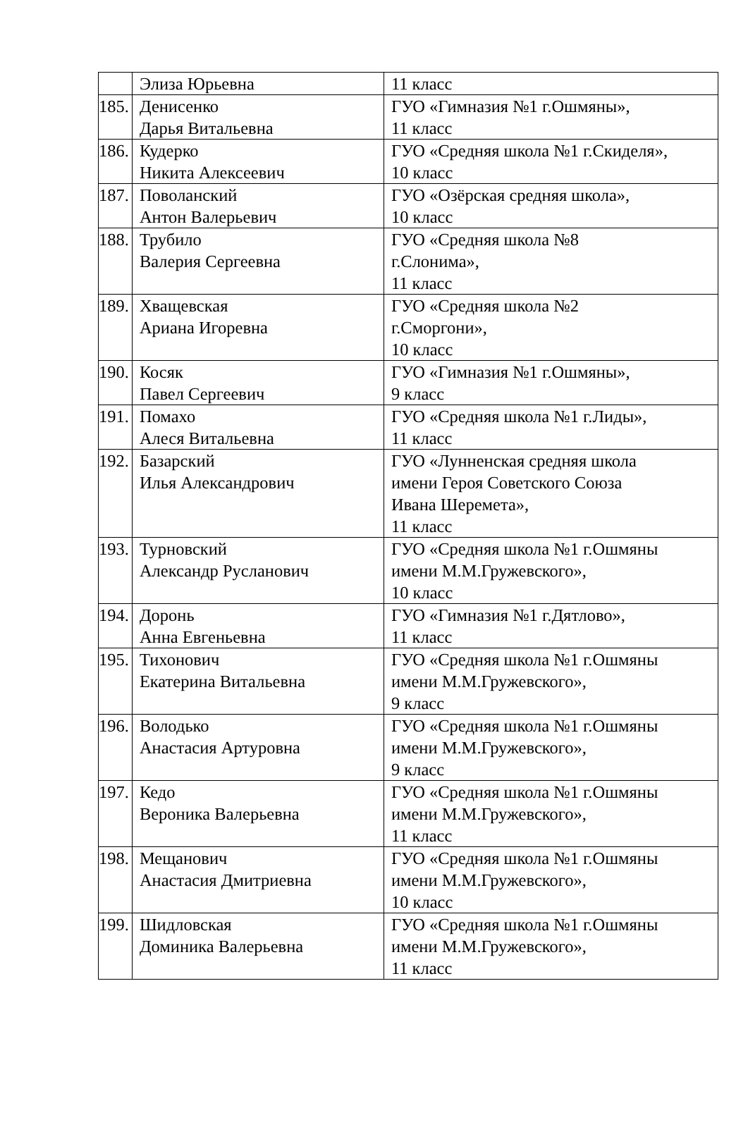| | Элиза Юрьевна | 11 класс |
| 185. | Денисенко Дарья Витальевна | ГУО «Гимназия №1 г.Ошмяны», 11 класс |
| 186. | Кудерко Никита Алексеевич | ГУО «Средняя школа №1 г.Скиделя», 10 класс |
| 187. | Поволанский Антон Валерьевич | ГУО «Озёрская средняя школа», 10 класс |
| 188. | Трубило Валерия Сергеевна | ГУО «Средняя школа №8 г.Слонима», 11 класс |
| 189. | Хващевская Ариана Игоревна | ГУО «Средняя школа №2 г.Сморгони», 10 класс |
| 190. | Косяк Павел Сергеевич | ГУО «Гимназия №1 г.Ошмяны», 9 класс |
| 191. | Помахо Алеся Витальевна | ГУО «Средняя школа №1 г.Лиды», 11 класс |
| 192. | Базарский Илья Александрович | ГУО «Лунненская средняя школа имени Героя Советского Союза Ивана Шеремета», 11 класс |
| 193. | Турновский Александр Русланович | ГУО «Средняя школа №1 г.Ошмяны имени М.М.Гружевского», 10 класс |
| 194. | Доронь Анна Евгеньевна | ГУО «Гимназия №1 г.Дятлово», 11 класс |
| 195. | Тихонович Екатерина Витальевна | ГУО «Средняя школа №1 г.Ошмяны имени М.М.Гружевского», 9 класс |
| 196. | Володько Анастасия Артуровна | ГУО «Средняя школа №1 г.Ошмяны имени М.М.Гружевского», 9 класс |
| 197. | Кедо Вероника Валерьевна | ГУО «Средняя школа №1 г.Ошмяны имени М.М.Гружевского», 11 класс |
| 198. | Мещанович Анастасия Дмитриевна | ГУО «Средняя школа №1 г.Ошмяны имени М.М.Гружевского», 10 класс |
| 199. | Шидловская Доминика Валерьевна | ГУО «Средняя школа №1 г.Ошмяны имени М.М.Гружевского», 11 класс |